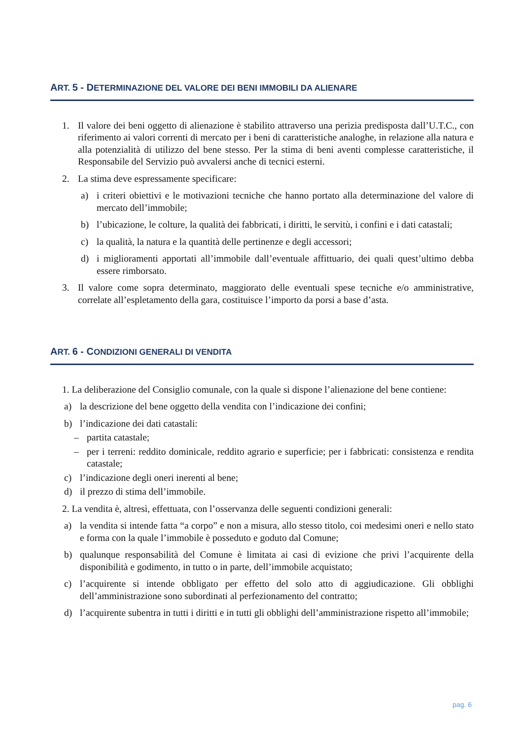ART. 5 - DETERMINAZIONE DEL VALORE DEI BENI IMMOBILI DA ALIENARE
1. Il valore dei beni oggetto di alienazione è stabilito attraverso una perizia predisposta dall’U.T.C., con riferimento ai valori correnti di mercato per i beni di caratteristiche analoghe, in relazione alla natura e alla potenzialità di utilizzo del bene stesso. Per la stima di beni aventi complesse caratteristiche, il Responsabile del Servizio può avvalersi anche di tecnici esterni.
2. La stima deve espressamente specificare:
a) i criteri obiettivi e le motivazioni tecniche che hanno portato alla determinazione del valore di mercato dell’immobile;
b) l’ubicazione, le colture, la qualità dei fabbricati, i diritti, le servitù, i confini e i dati catastali;
c) la qualità, la natura e la quantità delle pertinenze e degli accessori;
d) i miglioramenti apportati all’immobile dall’eventuale affittuario, dei quali quest’ultimo debba essere rimborsato.
3. Il valore come sopra determinato, maggiorato delle eventuali spese tecniche e/o amministrative, correlate all’espletamento della gara, costituisce l’importo da porsi a base d’asta.
ART. 6 - CONDIZIONI GENERALI DI VENDITA
1. La deliberazione del Consiglio comunale, con la quale si dispone l’alienazione del bene contiene:
a) la descrizione del bene oggetto della vendita con l’indicazione dei confini;
b) l’indicazione dei dati catastali:
– partita catastale;
– per i terreni: reddito dominicale, reddito agrario e superficie; per i fabbricati: consistenza e rendita catastale;
c) l’indicazione degli oneri inerenti al bene;
d) il prezzo di stima dell’immobile.
2. La vendita è, altresì, effettuata, con l’osservanza delle seguenti condizioni generali:
a) la vendita si intende fatta “a corpo” e non a misura, allo stesso titolo, coi medesimi oneri e nello stato e forma con la quale l’immobile è posseduto e goduto dal Comune;
b) qualunque responsabilità del Comune è limitata ai casi di evizione che privi l’acquirente della disponibilità e godimento, in tutto o in parte, dell’immobile acquistato;
c) l’acquirente si intende obbligato per effetto del solo atto di aggiudicazione. Gli obblighi dell’amministrazione sono subordinati al perfezionamento del contratto;
d) l’acquirente subentra in tutti i diritti e in tutti gli obblighi dell’amministrazione rispetto all’immobile;
pag. 6